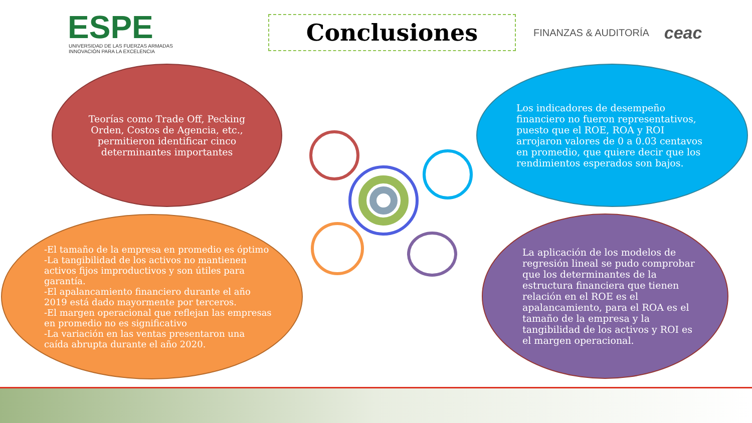ESPE
UNIVERSIDAD DE LAS FUERZAS ARMADAS
INNOVACIÓN PARA LA EXCELENCIA
Conclusiones
FINANZAS & AUDITORÍA
ceac
Teorías como Trade Off, Pecking Orden, Costos de Agencia, etc., permitieron identificar cinco determinantes importantes
Los indicadores de desempeño financiero no fueron representativos, puesto que el ROE, ROA y ROI arrojaron valores de 0 a 0.03 centavos en promedio, que quiere decir que los rendimientos esperados son bajos.
-El tamaño de la empresa en promedio es óptimo
-La tangibilidad de los activos no mantienen activos fijos improductivos y son útiles para garantía.
-El apalancamiento financiero durante el año 2019 está dado mayormente por terceros.
-El margen operacional que reflejan las empresas en promedio no es significativo
-La variación en las ventas presentaron una caída abrupta durante el año 2020.
La aplicación de los modelos de regresión lineal se pudo comprobar que los determinantes de la estructura financiera que tienen relación en el ROE es el apalancamiento, para el ROA es el tamaño de la empresa y la tangibilidad de los activos y ROI es el margen operacional.